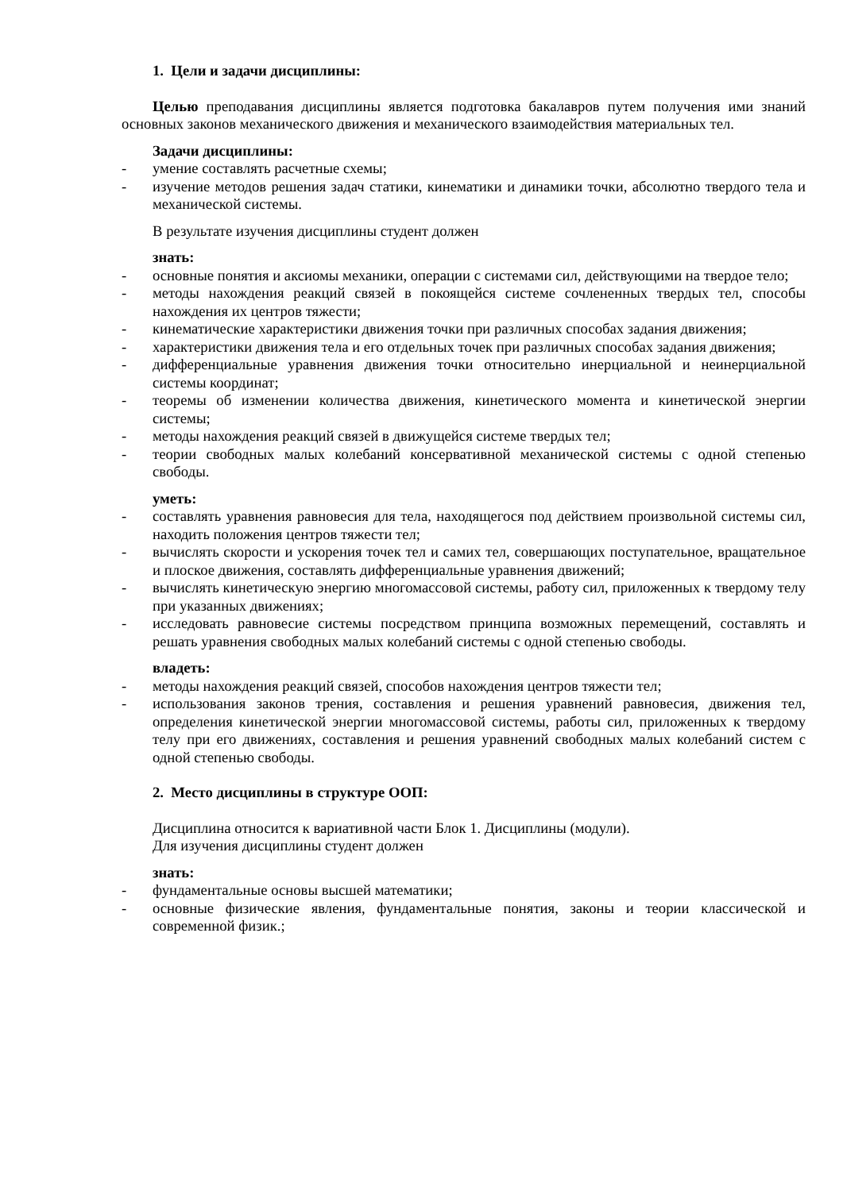1. Цели и задачи дисциплины:
Целью преподавания дисциплины является подготовка бакалавров путем получения ими знаний основных законов механического движения и механического взаимодействия материальных тел.
Задачи дисциплины:
- умение составлять расчетные схемы;
- изучение методов решения задач статики, кинематики и динамики точки, абсолютно твердого тела и механической системы.
В результате изучения дисциплины студент должен
знать:
- основные понятия и аксиомы механики, операции с системами сил, действующими на твердое тело;
- методы нахождения реакций связей в покоящейся системе сочлененных твердых тел, способы нахождения их центров тяжести;
- кинематические характеристики движения точки при различных способах задания движения;
- характеристики движения тела и его отдельных точек при различных способах задания движения;
- дифференциальные уравнения движения точки относительно инерциальной и неинерциальной системы координат;
- теоремы об изменении количества движения, кинетического момента и кинетической энергии системы;
- методы нахождения реакций связей в движущейся системе твердых тел;
- теории свободных малых колебаний консервативной механической системы с одной степенью свободы.
уметь:
- составлять уравнения равновесия для тела, находящегося под действием произвольной системы сил, находить положения центров тяжести тел;
- вычислять скорости и ускорения точек тел и самих тел, совершающих поступательное, вращательное и плоское движения, составлять дифференциальные уравнения движений;
- вычислять кинетическую энергию многомассовой системы, работу сил, приложенных к твердому телу при указанных движениях;
- исследовать равновесие системы посредством принципа возможных перемещений, составлять и решать уравнения свободных малых колебаний системы с одной степенью свободы.
владеть:
- методы нахождения реакций связей, способов нахождения центров тяжести тел;
- использования законов трения, составления и решения уравнений равновесия, движения тел, определения кинетической энергии многомассовой системы, работы сил, приложенных к твердому телу при его движениях, составления и решения уравнений свободных малых колебаний систем с одной степенью свободы.
2. Место дисциплины в структуре ООП:
Дисциплина относится к вариативной части Блок 1. Дисциплины (модули).
Для изучения дисциплины студент должен
знать:
- фундаментальные основы высшей математики;
- основные физические явления, фундаментальные понятия, законы и теории классической и современной физик.;